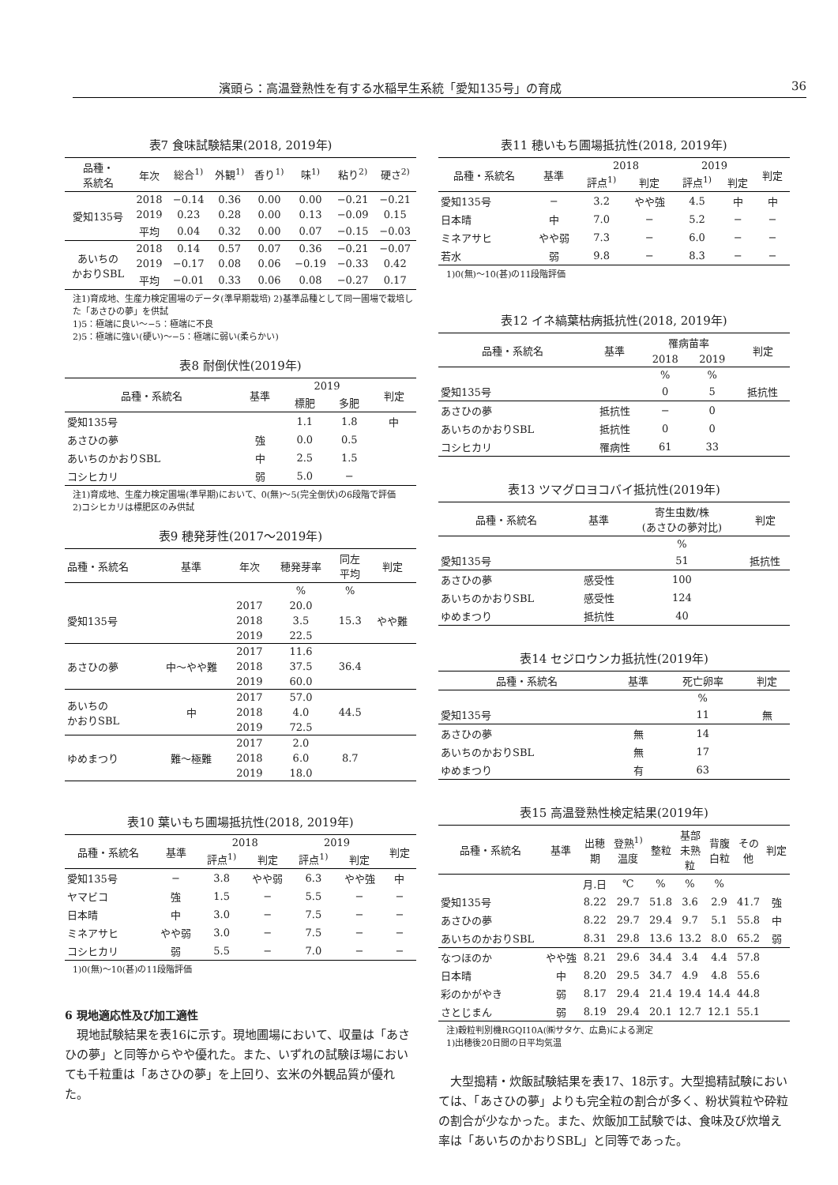濱頭ら：高温登熟性を有する水稲早生系統「愛知135号」の育成 36
表7 食味試験結果(2018, 2019年)
| 品種・ 系統名 | 年次 | 総合<sup>1)</sup> | 外観<sup>1)</sup> | 香り<sup>1)</sup> | 味<sup>1)</sup> | 粘り<sup>2)</sup> | 硬さ<sup>2)</sup> |
| --- | --- | --- | --- | --- | --- | --- | --- |
| 愛知135号 | 2018 | −0.14 | 0.36 | 0.00 | 0.00 | −0.21 | −0.21 |
| | 2019 | 0.23 | 0.28 | 0.00 | 0.13 | −0.09 | 0.15 |
| | 平均 | 0.04 | 0.32 | 0.00 | 0.07 | −0.15 | −0.03 |
| あいちの かおりSBL | 2018 | 0.14 | 0.57 | 0.07 | 0.36 | −0.21 | −0.07 |
| | 2019 | −0.17 | 0.08 | 0.06 | −0.19 | −0.33 | 0.42 |
| | 平均 | −0.01 | 0.33 | 0.06 | 0.08 | −0.27 | 0.17 |
注1)育成地、生産力検定圃場のデータ(準早期栽培) 2)基準品種として同一圃場で栽培した「あさひの夢」を供試
1)5：極端に良い〜−5：極端に不良
2)5：極端に強い(硬い)〜−5：極端に弱い(柔らかい)
表8 耐倒伏性(2019年)
| 品種・系統名 | 基準 | 2019 | | 判定 |
| --- | --- | --- | --- | --- |
| | | 標肥 | 多肥 | |
| 愛知135号 | | 1.1 | 1.8 | 中 |
| あさひの夢 | 強 | 0.0 | 0.5 | |
| あいちのかおりSBL | 中 | 2.5 | 1.5 | |
| コシヒカリ | 弱 | 5.0 | − | |
注1)育成地、生産力検定圃場(準早期)において、0(無)〜5(完全倒伏)の6段階で評価
2)コシヒカリは標肥区のみ供試
表9 穂発芽性(2017〜2019年)
| 品種・系統名 | 基準 | 年次 | 穂発芽率 | 同左 平均 | 判定 |
| --- | --- | --- | --- | --- | --- |
| | | | % | % | |
| 愛知135号 | | 2017 | 20.0 | 15.3 | やや難 |
| | | 2018 | 3.5 | | |
| | | 2019 | 22.5 | | |
| あさひの夢 | 中〜やや難 | 2017 | 11.6 | 36.4 | |
| | | 2018 | 37.5 | | |
| | | 2019 | 60.0 | | |
| あいちの かおりSBL | 中 | 2017 | 57.0 | 44.5 | |
| | | 2018 | 4.0 | | |
| | | 2019 | 72.5 | | |
| ゆめまつり | 難〜極難 | 2017 | 2.0 | 8.7 | |
| | | 2018 | 6.0 | | |
| | | 2019 | 18.0 | | |
表10 葉いもち圃場抵抗性(2018, 2019年)
| 品種・系統名 | 基準 | 2018 | | 2019 | | 判定 |
| --- | --- | --- | --- | --- | --- | --- |
| | | 評点<sup>1)</sup> | 判定 | 評点<sup>1)</sup> | 判定 | |
| 愛知135号 | − | 3.8 | やや弱 | 6.3 | やや強 | 中 |
| ヤマビコ | 強 | 1.5 | − | 5.5 | − | − |
| 日本晴 | 中 | 3.0 | − | 7.5 | − | − |
| ミネアサヒ | やや弱 | 3.0 | − | 7.5 | − | − |
| コシヒカリ | 弱 | 5.5 | − | 7.0 | − | − |
1)0(無)〜10(甚)の11段階評価
6 現地適応性及び加工適性
現地試験結果を表16に示す。現地圃場において、収量は「あさひの夢」と同等からやや優れた。また、いずれの試験ほ場においても千粒重は「あさひの夢」を上回り、玄米の外観品質が優れた。
表11 穂いもち圃場抵抗性(2018, 2019年)
| 品種・系統名 | 基準 | 2018 | | 2019 | | 判定 |
| --- | --- | --- | --- | --- | --- | --- |
| | | 評点<sup>1)</sup> | 判定 | 評点<sup>1)</sup> | 判定 | |
| 愛知135号 | − | 3.2 | やや強 | 4.5 | 中 | 中 |
| 日本晴 | 中 | 7.0 | − | 5.2 | − | − |
| ミネアサヒ | やや弱 | 7.3 | − | 6.0 | − | − |
| 若水 | 弱 | 9.8 | − | 8.3 | − | − |
1)0(無)〜10(甚)の11段階評価
表12 イネ縞葉枯病抵抗性(2018, 2019年)
| 品種・系統名 | 基準 | 罹病苗率 | | 判定 |
| --- | --- | --- | --- | --- |
| | | 2018 | 2019 | |
| | | % | % | |
| 愛知135号 | | 0 | 5 | 抵抗性 |
| あさひの夢 | 抵抗性 | − | 0 | |
| あいちのかおりSBL | 抵抗性 | 0 | 0 | |
| コシヒカリ | 罹病性 | 61 | 33 | |
表13 ツマグロヨコバイ抵抗性(2019年)
| 品種・系統名 | 基準 | 寄生虫数/株 (あさひの夢対比) | 判定 |
| --- | --- | --- | --- |
| | | % | |
| 愛知135号 | | 51 | 抵抗性 |
| あさひの夢 | 感受性 | 100 | |
| あいちのかおりSBL | 感受性 | 124 | |
| ゆめまつり | 抵抗性 | 40 | |
表14 セジロウンカ抵抗性(2019年)
| 品種・系統名 | 基準 | 死亡卵率 | 判定 |
| --- | --- | --- | --- |
| | | % | |
| 愛知135号 | | 11 | 無 |
| あさひの夢 | 無 | 14 | |
| あいちのかおりSBL | 無 | 17 | |
| ゆめまつり | 有 | 63 | |
表15 高温登熟性検定結果(2019年)
| 品種・系統名 | 基準 | 出穂 期 | 登熟<sup>1)</sup> 温度 | 整粒 | 基部 未熟 粒 | 背腹 白粒 | その 他 | 判定 |
| --- | --- | --- | --- | --- | --- | --- | --- | --- |
| | | 月.日 | ℃ | % | % | % | | |
| 愛知135号 | | 8.22 | 29.7 | 51.8 | 3.6 | 2.9 | 41.7 | 強 |
| あさひの夢 | | 8.22 | 29.7 | 29.4 | 9.7 | 5.1 | 55.8 | 中 |
| あいちのかおりSBL | | 8.31 | 29.8 | 13.6 | 13.2 | 8.0 | 65.2 | 弱 |
| なつほのか | やや強 | 8.21 | 29.6 | 34.4 | 3.4 | 4.4 | 57.8 | |
| 日本晴 | 中 | 8.20 | 29.5 | 34.7 | 4.9 | 4.8 | 55.6 | |
| 彩のかがやき | 弱 | 8.17 | 29.4 | 21.4 | 19.4 | 14.4 | 44.8 | |
| さとじまん | 弱 | 8.19 | 29.4 | 20.1 | 12.7 | 12.1 | 55.1 | |
注)穀粒判別機RGQI10A(㈱サタケ、広島)による測定
1)出穂後20日間の日平均気温
大型搗精・炊飯試験結果を表17、18示す。大型搗精試験においては、「あさひの夢」よりも完全粒の割合が多く、粉状質粒や砕粒の割合が少なかった。また、炊飯加工試験では、食味及び炊増え率は「あいちのかおりSBL」と同等であった。